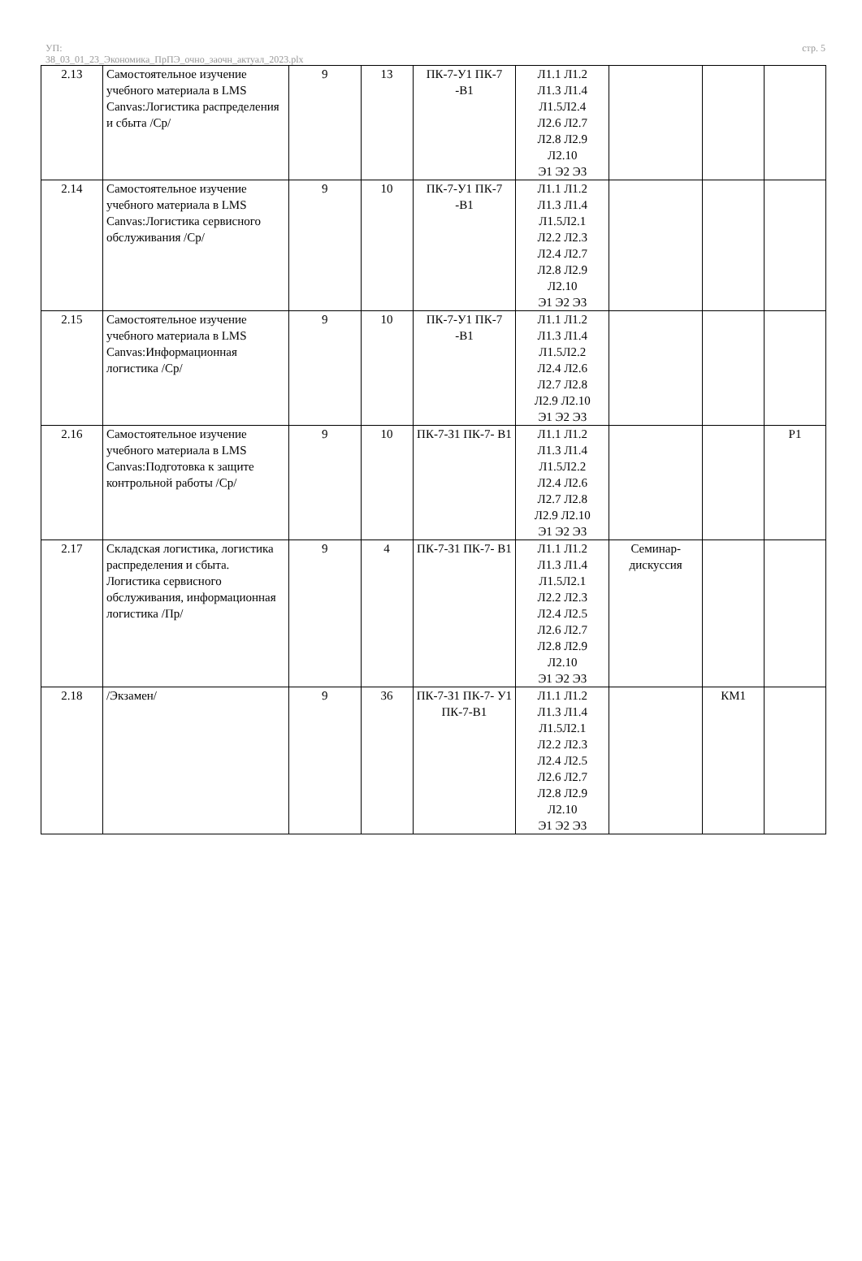УП:
38_03_01_23_Экономика_ПрПЭ_очно_заочн_актуал_2023.plx
стр. 5
| 2.13 | Самостоятельное изучение учебного материала в LMS Canvas:Логистика распределения и сбыта /Ср/ | 9 | 13 | ПК-7-У1 ПК-7 -В1 | Л1.1 Л1.2 Л1.3 Л1.4 Л1.5Л2.4 Л2.6 Л2.7 Л2.8 Л2.9 Л2.10 Э1 Э2 Э3 | | | |
| 2.14 | Самостоятельное изучение учебного материала в LMS Canvas:Логистика сервисного обслуживания /Ср/ | 9 | 10 | ПК-7-У1 ПК-7 -В1 | Л1.1 Л1.2 Л1.3 Л1.4 Л1.5Л2.1 Л2.2 Л2.3 Л2.4 Л2.7 Л2.8 Л2.9 Л2.10 Э1 Э2 Э3 | | | |
| 2.15 | Самостоятельное изучение учебного материала в LMS Canvas:Информационная логистика /Ср/ | 9 | 10 | ПК-7-У1 ПК-7 -В1 | Л1.1 Л1.2 Л1.3 Л1.4 Л1.5Л2.2 Л2.4 Л2.6 Л2.7 Л2.8 Л2.9 Л2.10 Э1 Э2 Э3 | | | |
| 2.16 | Самостоятельное изучение учебного материала в LMS Canvas:Подготовка к защите контрольной работы /Ср/ | 9 | 10 | ПК-7-З1 ПК-7- В1 | Л1.1 Л1.2 Л1.3 Л1.4 Л1.5Л2.2 Л2.4 Л2.6 Л2.7 Л2.8 Л2.9 Л2.10 Э1 Э2 Э3 | | | Р1 |
| 2.17 | Складская логистика, логистика распределения и сбыта. Логистика сервисного обслуживания, информационная логистика /Пр/ | 9 | 4 | ПК-7-З1 ПК-7- В1 | Л1.1 Л1.2 Л1.3 Л1.4 Л1.5Л2.1 Л2.2 Л2.3 Л2.4 Л2.5 Л2.6 Л2.7 Л2.8 Л2.9 Л2.10 Э1 Э2 Э3 | Семинар-дискуссия | | |
| 2.18 | /Экзамен/ | 9 | 36 | ПК-7-З1 ПК-7- У1 ПК-7-В1 | Л1.1 Л1.2 Л1.3 Л1.4 Л1.5Л2.1 Л2.2 Л2.3 Л2.4 Л2.5 Л2.6 Л2.7 Л2.8 Л2.9 Л2.10 Э1 Э2 Э3 | | КМ1 | |